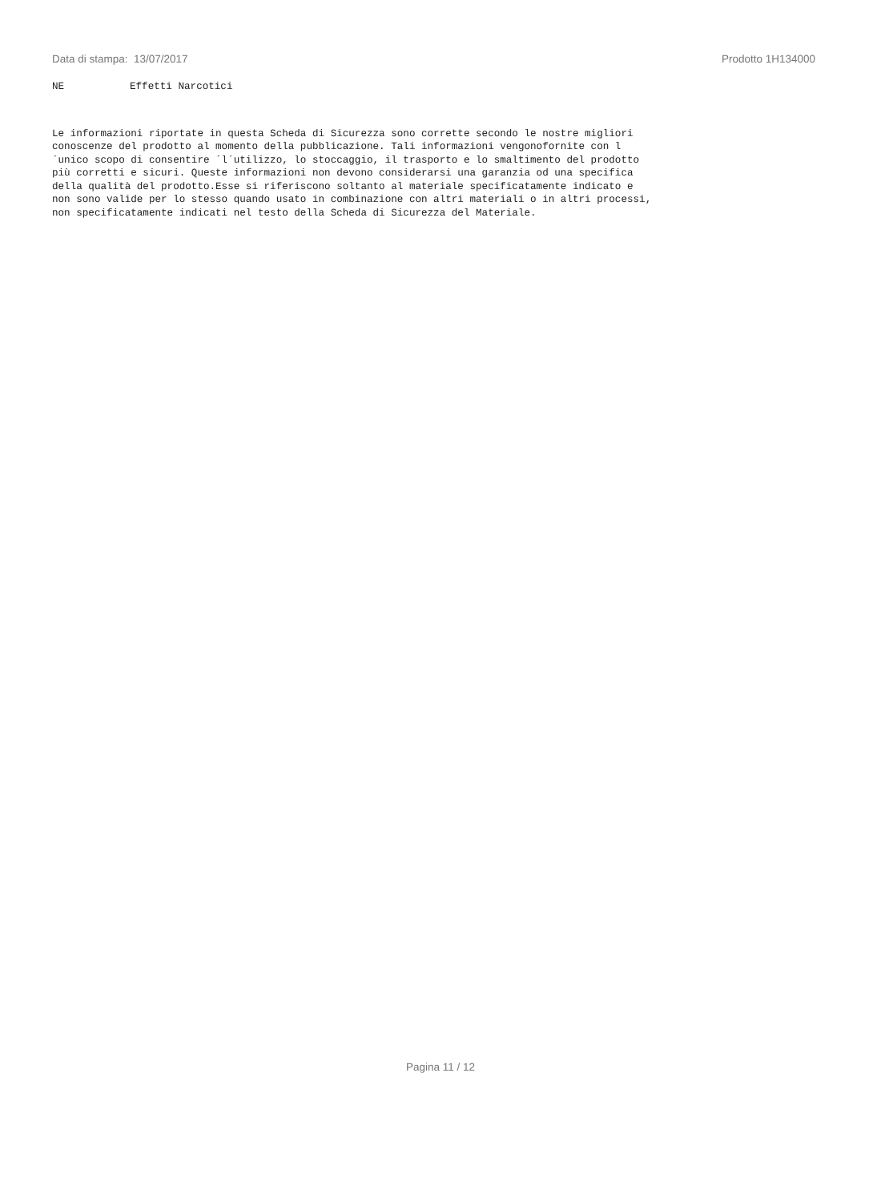Data di stampa: 13/07/2017 Prodotto 1H134000
NE Effetti Narcotici
Le informazioni riportate in questa Scheda di Sicurezza sono corrette secondo le nostre migliori
conoscenze del prodotto al momento della pubblicazione. Tali informazioni vengonofornite con l
´unico scopo di consentire ´l´utilizzo, lo stoccaggio, il trasporto e lo smaltimento del prodotto
più corretti e sicuri. Queste informazioni non devono considerarsi una garanzia od una specifica
della qualità del prodotto.Esse si riferiscono soltanto al materiale specificatamente indicato e
non sono valide per lo stesso quando usato in combinazione con altri materiali o in altri processi,
non specificatamente indicati nel testo della Scheda di Sicurezza del Materiale.
Pagina 11 / 12